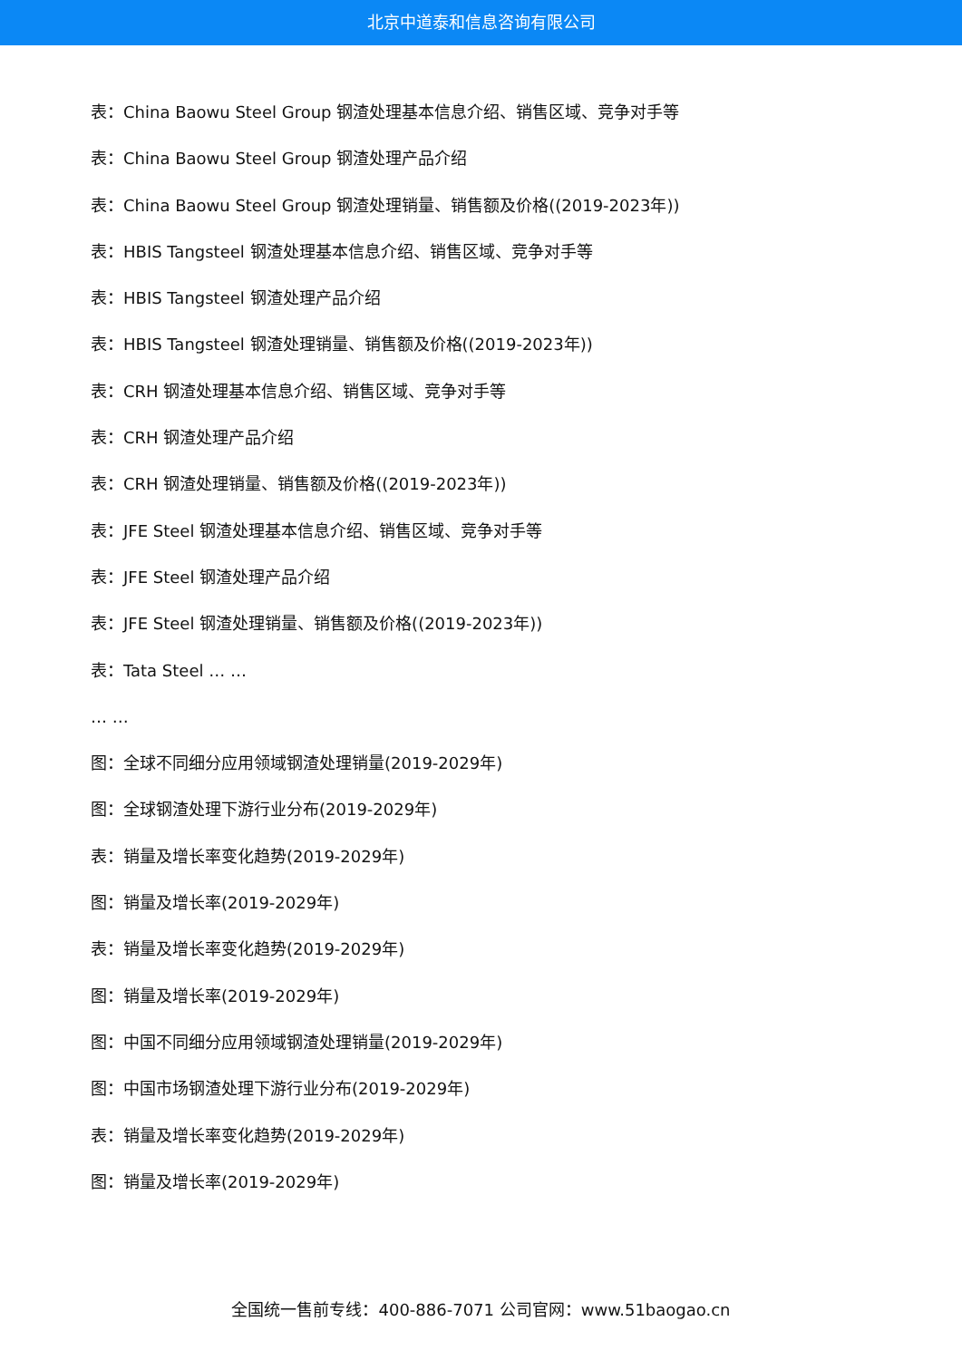北京中道泰和信息咨询有限公司
表：China Baowu Steel Group 钢渣处理基本信息介绍、销售区域、竞争对手等
表：China Baowu Steel Group 钢渣处理产品介绍
表：China Baowu Steel Group 钢渣处理销量、销售额及价格((2019-2023年))
表：HBIS Tangsteel 钢渣处理基本信息介绍、销售区域、竞争对手等
表：HBIS Tangsteel 钢渣处理产品介绍
表：HBIS Tangsteel 钢渣处理销量、销售额及价格((2019-2023年))
表：CRH 钢渣处理基本信息介绍、销售区域、竞争对手等
表：CRH 钢渣处理产品介绍
表：CRH 钢渣处理销量、销售额及价格((2019-2023年))
表：JFE Steel 钢渣处理基本信息介绍、销售区域、竞争对手等
表：JFE Steel 钢渣处理产品介绍
表：JFE Steel 钢渣处理销量、销售额及价格((2019-2023年))
表：Tata Steel … …
… …
图：全球不同细分应用领域钢渣处理销量(2019-2029年)
图：全球钢渣处理下游行业分布(2019-2029年)
表：销量及增长率变化趋势(2019-2029年)
图：销量及增长率(2019-2029年)
表：销量及增长率变化趋势(2019-2029年)
图：销量及增长率(2019-2029年)
图：中国不同细分应用领域钢渣处理销量(2019-2029年)
图：中国市场钢渣处理下游行业分布(2019-2029年)
表：销量及增长率变化趋势(2019-2029年)
图：销量及增长率(2019-2029年)
全国统一售前专线：400-886-7071 公司官网：www.51baogao.cn